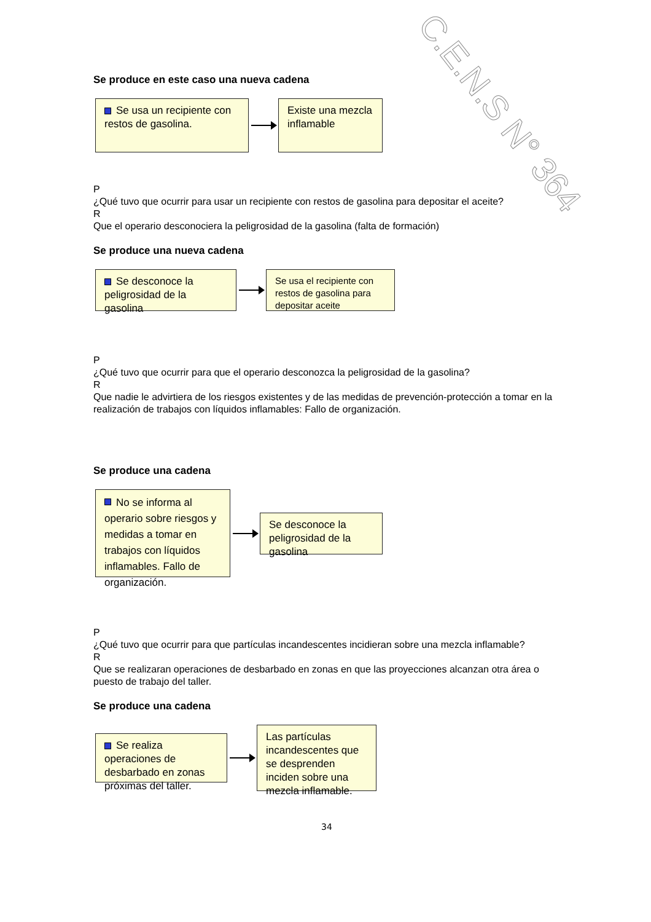C.E.N.S N° 364
Se produce en este caso una nueva cadena
Se usa un recipiente con restos de gasolina.
Existe una mezcla inflamable
P
¿Qué tuvo que ocurrir para usar un recipiente con restos de gasolina para depositar el aceite?
R
Que el operario desconociera la peligrosidad de la gasolina (falta de formación)
Se produce una nueva cadena
Se desconoce la peligrosidad de la gasolina
Se usa el recipiente con restos de gasolina para depositar aceite
P
¿Qué tuvo que ocurrir para que el operario desconozca la peligrosidad de la gasolina?
R
Que nadie le advirtiera de los riesgos existentes y de las medidas de prevención-protección a tomar en la realización de trabajos con líquidos inflamables: Fallo de organización.
Se produce una cadena
No se informa al operario sobre riesgos y medidas a tomar en trabajos con líquidos inflamables. Fallo de organización.
Se desconoce la peligrosidad de la gasolina
P
¿Qué tuvo que ocurrir para que partículas incandescentes incidieran sobre una mezcla inflamable?
R
Que se realizaran operaciones de desbarbado en zonas en que las proyecciones alcanzan otra área o puesto de trabajo del taller.
Se produce una cadena
Se realiza operaciones de desbarbado en zonas próximas del taller.
Las partículas incandescentes que se desprenden inciden sobre una mezcla inflamable.
34